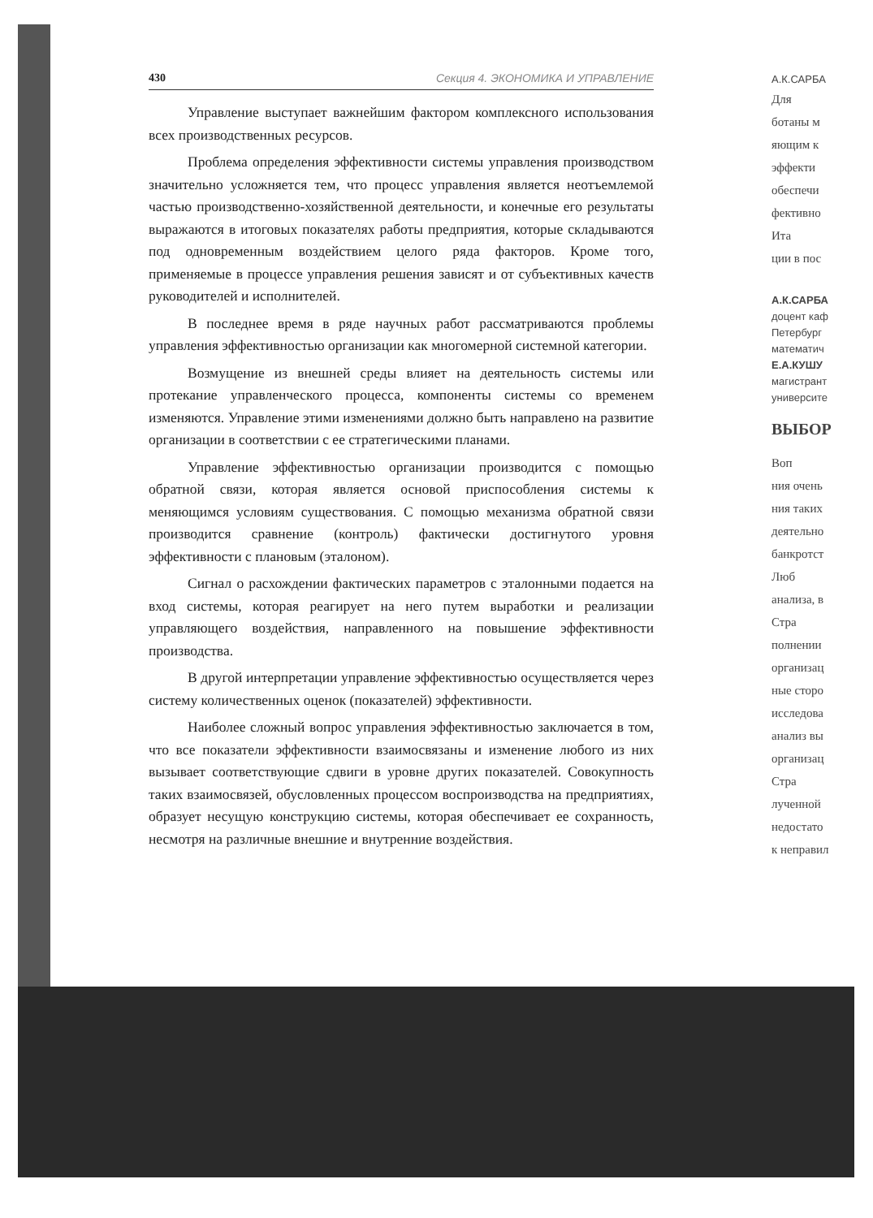430 Секция 4. ЭКОНОМИКА И УПРАВЛЕНИЕ
Управление выступает важнейшим фактором комплексного использования всех производственных ресурсов.
Проблема определения эффективности системы управления производством значительно усложняется тем, что процесс управления является неотъемлемой частью производственно-хозяйственной деятельности, и конечные его результаты выражаются в итоговых показателях работы предприятия, которые складываются под одновременным воздействием целого ряда факторов. Кроме того, применяемые в процессе управления решения зависят и от субъективных качеств руководителей и исполнителей.
В последнее время в ряде научных работ рассматриваются проблемы управления эффективностью организации как многомерной системной категории.
Возмущение из внешней среды влияет на деятельность системы или протекание управленческого процесса, компоненты системы со временем изменяются. Управление этими изменениями должно быть направлено на развитие организации в соответствии с ее стратегическими планами.
Управление эффективностью организации производится с помощью обратной связи, которая является основой приспособления системы к меняющимся условиям существования. С помощью механизма обратной связи производится сравнение (контроль) фактически достигнутого уровня эффективности с плановым (эталоном).
Сигнал о расхождении фактических параметров с эталонными подается на вход системы, которая реагирует на него путем выработки и реализации управляющего воздействия, направленного на повышение эффективности производства.
В другой интерпретации управление эффективностью осуществляется через систему количественных оценок (показателей) эффективности.
Наиболее сложный вопрос управления эффективностью заключается в том, что все показатели эффективности взаимосвязаны и изменение любого из них вызывает соответствующие сдвиги в уровне других показателей. Совокупность таких взаимосвязей, обусловленных процессом воспроизводства на предприятиях, образует несущую конструкцию системы, которая обеспечивает ее сохранность, несмотря на различные внешние и внутренние воздействия.
А.К.САРБА
Для
ботаны м
яющим к
эффекти
обеспечи
фективно
Ита
ции в пос
А.К.САРБА
доцент каф
Петербург
математич
Е.А.КУШУ
магистрант
университе
ВЫБОР
Воп
ния очень
ния таких
деятельно
банкротст
Люб
анализа, в
Стра
полнении
организац
ные сторо
исследова
анализ вы
организац
Стра
лученной
недостато
к неправил